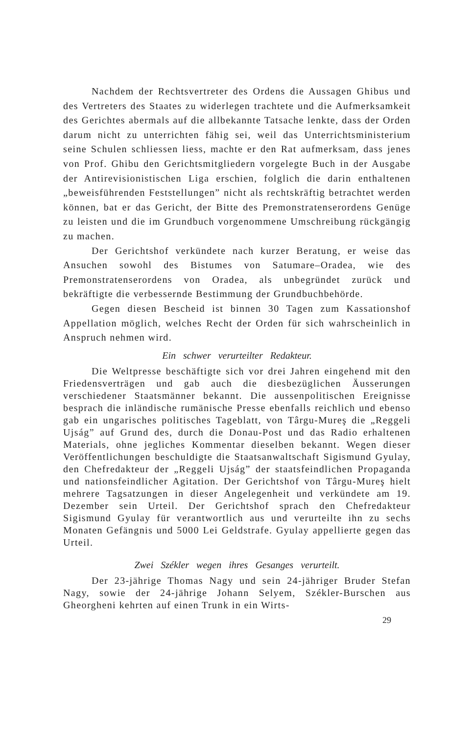Nachdem der Rechtsvertreter des Ordens die Aussagen Ghibus und des Vertreters des Staates zu widerlegen trachtete und die Aufmerksamkeit des Gerichtes abermals auf die allbekannte Tatsache lenkte, dass der Orden darum nicht zu unterrichten fähig sei, weil das Unterrichtsministerium seine Schulen schliessen liess, machte er den Rat aufmerksam, dass jenes von Prof. Ghibu den Gerichtsmitgliedern vorgelegte Buch in der Ausgabe der Antirevisionistischen Liga erschien, folglich die darin enthaltenen „beweisführenden Feststellungen” nicht als rechtskräftig betrachtet werden können, bat er das Gericht, der Bitte des Premonstratenserordens Genüge zu leisten und die im Grundbuch vorgenommene Umschreibung rückgängig zu machen.
Der Gerichtshof verkündete nach kurzer Beratung, er weise das Ansuchen sowohl des Bistumes von Satumare–Oradea, wie des Premonstratenserordens von Oradea, als unbegründet zurück und bekräftigte die verbessernde Bestimmung der Grundbuchbehörde.
Gegen diesen Bescheid ist binnen 30 Tagen zum Kassationshof Appellation möglich, welches Recht der Orden für sich wahrscheinlich in Anspruch nehmen wird.
Ein schwer verurteilter Redakteur.
Die Weltpresse beschäftigte sich vor drei Jahren eingehend mit den Friedensverträgen und gab auch die diesbezüglichen Äusserungen verschiedener Staatsmänner bekannt. Die aussenpolitischen Ereignisse besprach die inländische rumänische Presse ebenfalls reichlich und ebenso gab ein ungarisches politisches Tageblatt, von Târgu-Mureş die „Reggeli Ujság” auf Grund des, durch die Donau-Post und das Radio erhaltenen Materials, ohne jegliches Kommentar dieselben bekannt. Wegen dieser Veröffentlichungen beschuldigte die Staatsanwaltschaft Sigismund Gyulay, den Chefredakteur der „Reggeli Ujság” der staatsfeindlichen Propaganda und nationsfeindlicher Agitation. Der Gerichtshof von Târgu-Mureş hielt mehrere Tagsatzungen in dieser Angelegenheit und verkündete am 19. Dezember sein Urteil. Der Gerichtshof sprach den Chefredakteur Sigismund Gyulay für verantwortlich aus und verurteilte ihn zu sechs Monaten Gefängnis und 5000 Lei Geldstrafe. Gyulay appellierte gegen das Urteil.
Zwei Székler wegen ihres Gesanges verurteilt.
Der 23-jährige Thomas Nagy und sein 24-jähriger Bruder Stefan Nagy, sowie der 24-jährige Johann Selyem, Székler-Burschen aus Gheorgheni kehrten auf einen Trunk in ein Wirts-
29